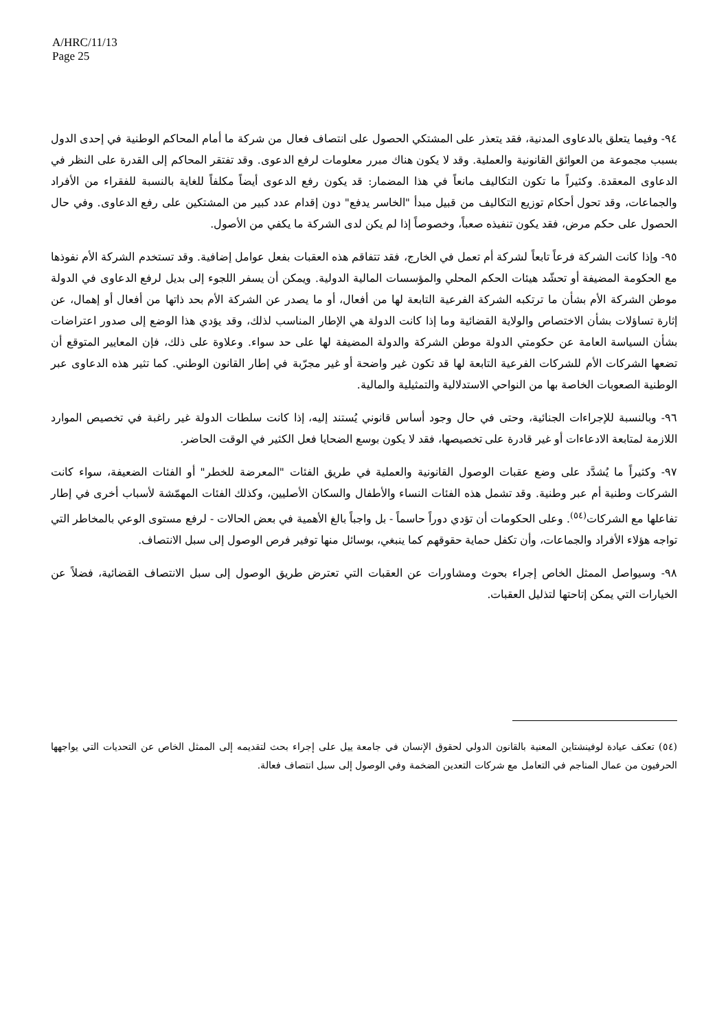A/HRC/11/13
Page 25
٩٤- وفيما يتعلق بالدعاوى المدنية، فقد يتعذر على المشتكي الحصول على انتصاف فعال من شركة ما أمام المحاكم الوطنية في إحدى الدول بسبب مجموعة من العوائق القانونية والعملية. وقد لا يكون هناك مبرر معلومات لرفع الدعوى. وقد تفتقر المحاكم إلى القدرة على النظر في الدعاوى المعقدة. وكثيراً ما تكون التكاليف مانعاً في هذا المضمار: قد يكون رفع الدعوى أيضاً مكلفاً للغاية بالنسبة للفقراء من الأفراد والجماعات، وقد تحول أحكام توزيع التكاليف من قبيل مبدأ "الخاسر يدفع" دون إقدام عدد كبير من المشتكين على رفع الدعاوى. وفي حال الحصول على حكم مرض، فقد يكون تنفيذه صعباً، وخصوصاً إذا لم يكن لدى الشركة ما يكفي من الأصول.
٩٥- وإذا كانت الشركة فرعاً تابعاً لشركة أم تعمل في الخارج، فقد تتفاقم هذه العقبات بفعل عوامل إضافية. وقد تستخدم الشركة الأم نفوذها مع الحكومة المضيفة أو تحشّد هيئات الحكم المحلي والمؤسسات المالية الدولية. ويمكن أن يسفر اللجوء إلى بديل لرفع الدعاوى في الدولة موطن الشركة الأم بشأن ما ترتكبه الشركة الفرعية التابعة لها من أفعال، أو ما يصدر عن الشركة الأم بحد ذاتها من أفعال أو إهمال، عن إثارة تساؤلات بشأن الاختصاص والولاية القضائية وما إذا كانت الدولة هي الإطار المناسب لذلك، وقد يؤدي هذا الوضع إلى صدور اعتراضات بشأن السياسة العامة عن حكومتي الدولة موطن الشركة والدولة المضيفة لها على حد سواء. وعلاوة على ذلك، فإن المعايير المتوقع أن تضعها الشركات الأم للشركات الفرعية التابعة لها قد تكون غير واضحة أو غير مجرّبة في إطار القانون الوطني. كما تثير هذه الدعاوى عبر الوطنية الصعوبات الخاصة بها من النواحي الاستدلالية والتمثيلية والمالية.
٩٦- وبالنسبة للإجراءات الجنائية، وحتى في حال وجود أساس قانوني يُستند إليه، إذا كانت سلطات الدولة غير راغبة في تخصيص الموارد اللازمة لمتابعة الادعاءات أو غير قادرة على تخصيصها، فقد لا يكون بوسع الضحايا فعل الكثير في الوقت الحاضر.
٩٧- وكثيراً ما يُشدَّد على وضع عقبات الوصول القانونية والعملية في طريق الفئات "المعرضة للخطر" أو الفئات الضعيفة، سواء كانت الشركات وطنية أم عبر وطنية. وقد تشمل هذه الفئات النساء والأطفال والسكان الأصليين، وكذلك الفئات المهمّشة لأسباب أخرى في إطار تفاعلها مع الشركات<sup>(٥٤)</sup>. وعلى الحكومات أن تؤدي دوراً حاسماً - بل واجباً بالغ الأهمية في بعض الحالات - لرفع مستوى الوعي بالمخاطر التي تواجه هؤلاء الأفراد والجماعات، وأن تكفل حماية حقوقهم كما ينبغي، بوسائل منها توفير فرص الوصول إلى سبل الانتصاف.
٩٨- وسيواصل الممثل الخاص إجراء بحوث ومشاورات عن العقبات التي تعترض طريق الوصول إلى سبل الانتصاف القضائية، فضلاً عن الخيارات التي يمكن إتاحتها لتذليل العقبات.
(٥٤) تعكف عيادة لوفينشتاين المعنية بالقانون الدولي لحقوق الإنسان في جامعة ييل على إجراء بحث لتقديمه إلى الممثل الخاص عن التحديات التي يواجهها الحرفيون من عمال المناجم في التعامل مع شركات التعدين الضخمة وفي الوصول إلى سبل انتصاف فعالة.